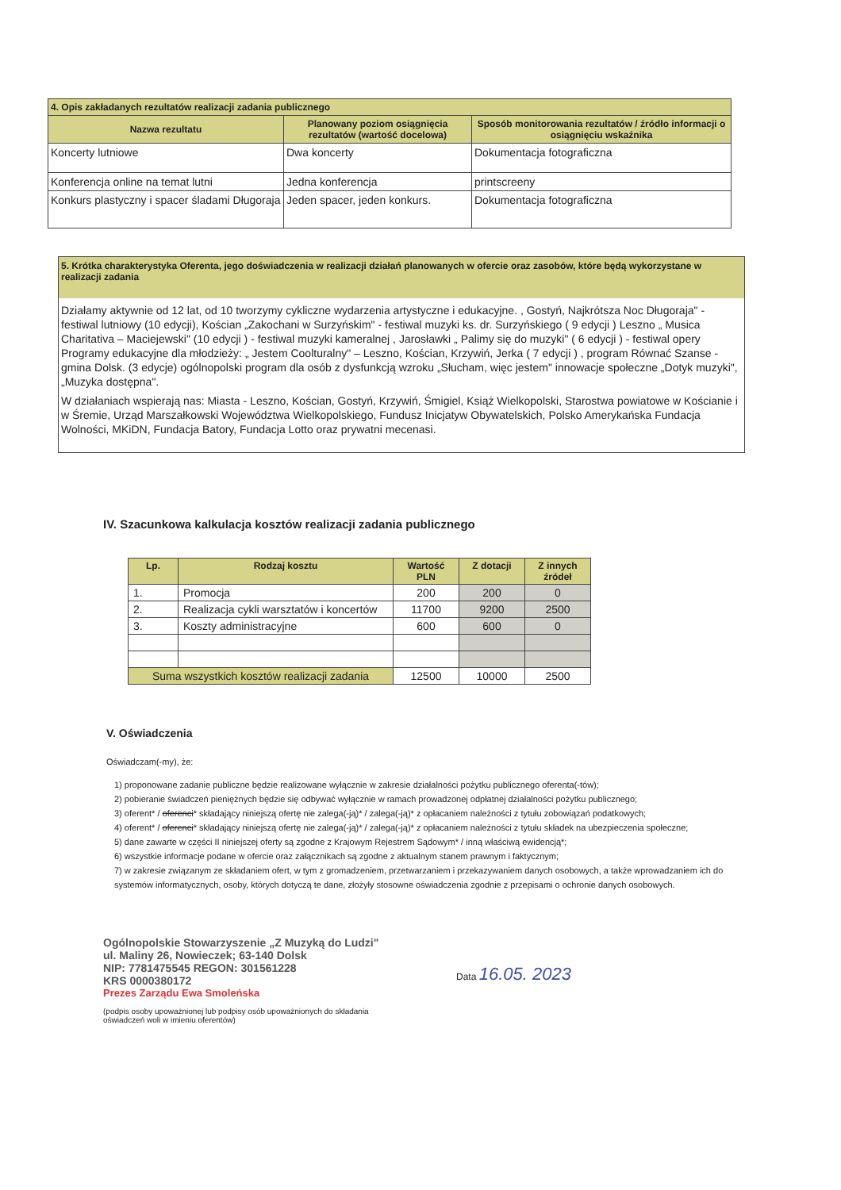| 4. Opis zakładanych rezultatów realizacji zadania publicznego | | |
| Nazwa rezultatu | Planowany poziom osiągnięcia rezultatów (wartość docelowa) | Sposób monitorowania rezultatów / źródło informacji o osiągnięciu wskaźnika |
| Koncerty lutniowe | Dwa koncerty | Dokumentacja fotograficzna |
| Konferencja online na temat lutni | Jedna konferencja | printscreeny |
| Konkurs plastyczny i spacer śladami Długoraja | Jeden spacer, jeden konkurs. | Dokumentacja fotograficzna |
5. Krótka charakterystyka Oferenta, jego doświadczenia w realizacji działań planowanych w ofercie oraz zasobów, które będą wykorzystane w realizacji zadania
Działamy aktywnie od 12 lat, od 10 tworzymy cykliczne wydarzenia artystyczne i edukacyjne. , Gostyń, Najkrótsza Noc Długoraja" - festiwal lutniowy (10 edycji), Kościan „Zakochani w Surzyńskim" - festiwal muzyki ks. dr. Surzyńskiego ( 9 edycji ) Leszno „ Musica Charitativa – Maciejewski" (10 edycji ) - festiwal muzyki kameralnej , Jarosławki „ Palimy się do muzyki" ( 6 edycji ) - festiwal opery Programy edukacyjne dla młodzieży: „ Jestem Coolturalny" – Leszno, Kościan, Krzywiń, Jerka ( 7 edycji ) , program Równać Szanse - gmina Dolsk. (3 edycje) ogólnopolski program dla osób z dysfunkcją wzroku „Słucham, więc jestem" innowacje społeczne „Dotyk muzyki", „Muzyka dostępna".
W działaniach wspierają nas: Miasta - Leszno, Kościan, Gostyń, Krzywiń, Śmigiel, Książ Wielkopolski, Starostwa powiatowe w Kościanie i w Śremie, Urząd Marszałkowski Województwa Wielkopolskiego, Fundusz Inicjatyw Obywatelskich, Polsko Amerykańska Fundacja Wolności, MKiDN, Fundacja Batory, Fundacja Lotto oraz prywatni mecenasi.
IV. Szacunkowa kalkulacja kosztów realizacji zadania publicznego
| Lp. | Rodzaj kosztu | Wartość PLN | Z dotacji | Z innych źródeł |
| --- | --- | --- | --- | --- |
| 1. | Promocja | 200 | 200 | 0 |
| 2. | Realizacja cykli warsztatów i koncertów | 11700 | 9200 | 2500 |
| 3. | Koszty administracyjne | 600 | 600 | 0 |
| Suma wszystkich kosztów realizacji zadania | | 12500 | 10000 | 2500 |
V. Oświadczenia
Oświadczam(-my), że:
1) proponowane zadanie publiczne będzie realizowane wyłącznie w zakresie działalności pożytku publicznego oferenta(-tów);
2) pobieranie świadczeń pieniężnych będzie się odbywać wyłącznie w ramach prowadzonej odpłatnej działalności pożytku publicznego;
3) oferent* / oferenci* składający niniejszą ofertę nie zalega(-ją)* / zalega(-ją)* z opłacaniem należności z tytułu zobowiązań podatkowych;
4) oferent* / oferenci* składający niniejszą ofertę nie zalega(-ją)* / zalega(-ją)* z opłacaniem należności z tytułu składek na ubezpieczenia społeczne;
5) dane zawarte w części II niniejszej oferty są zgodne z Krajowym Rejestrem Sądowym* / inną właściwą ewidencją*;
6) wszystkie informacje podane w ofercie oraz załącznikach są zgodne z aktualnym stanem prawnym i faktycznym;
7) w zakresie związanym ze składaniem ofert, w tym z gromadzeniem, przetwarzaniem i przekazywaniem danych osobowych, a także wprowadzaniem ich do systemów informatycznych, osoby, których dotyczą te dane, złożyły stosowne oświadczenia zgodnie z przepisami o ochronie danych osobowych.
Ogólnopolskie Stowarzyszenie „Z Muzyką do Ludzi"
ul. Maliny 26, Nowieczek; 63-140 Dolsk
NIP: 7781475545 REGON: 301561228
KRS 0000380172
Prezes Zarządu Ewa Smoleńska
(podpis osoby upoważnionej lub podpisy osób upoważnionych do składania oświadczeń woli w imieniu oferentów)
Data 16.05. 2023